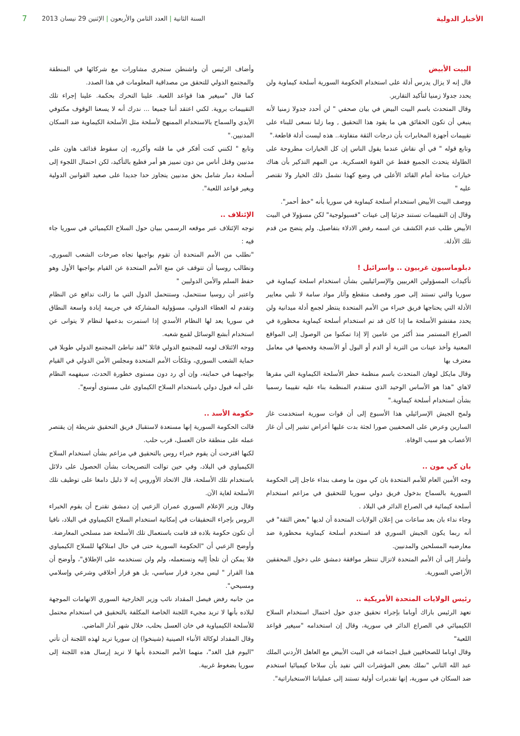الأخبار الدولية
السنة الثانية | العدد الثامن والأربعون | الإثنين 29 نيسان 2013
7
البيت الأبيض
قال إنه لا يزال يدرس أدلة على استخدام الحكومة السورية أسلحة كيماوية ولن يحدد جدولا زمنيا لتأكيد التقارير.
وقال المتحدث باسم البيت البيض في بيان صحفي " لن أحدد جدولا زمنيا لأنه ينبغي أن تكون الحقائق هي ما يقود هذا التحقيق , وما زلنا نسعى للبناء على تقييمات أجهزة المخابرات بأن درجات الثقة متفاوتة.. هذه ليست أدلة قاطعة."
وتابع قوله " في أي نقاش عندما يقول الناس إن كل الخيارات مطروحة على الطاولة يتحدث الجميع فقط عن القوة العسكرية. من المهم التذكير بأن هناك خيارات متاحة أمام القائد الأعلى في وضع كهذا تشمل ذلك الخيار ولا تقتصر عليه "
ووصف البيت الأبيض استخدام أسلحة كيماوية في سوريا بأنه "خط أحمر".
وقال إن التقييمات تستند جزئيا إلى عينات "فسيولوجية" لكن مسؤولا في البيت الأبيض طلب عدم الكشف عن اسمه رفض الادلاء بتفاصيل. ولم يتضح من قدم تلك الأدلة.
دبلوماسيون غربيون .. واسرائيل !
تأكيدات المسؤولين الغربيين والإسرائيليين بشأن استخدام اسلحة كيماوية في سوريا والتي تستند إلى صور وقصف متقطع وآثار مواد سامة لا تلبي معايير الأدلة التي يحتاجها فريق خبراء من الأمم المتحدة ينتظر لجمع أدلة ميدانية ولن يحدد مفتشو الأسلحة ما إذا كان قد تم استخدام أسلحة كيماوية محظورة في الصراع المستمر منذ أكثر من عامين إلا إذا تمكنوا من الوصول إلى المواقع المعنية وأخذ عينات من التربة أو الدم أو البول أو الأنسجة وفحصها في معامل معترف بها
وقال مايكل لوهان المتحدث باسم منظمة حظر الأسلحة الكيماوية التي مقرها لاهاي "هذا هو الأساس الوحيد الذي ستقدم المنظمة بناء عليه تقييما رسميا بشأن استخدام أسلحة كيماوية."
ولمح الجيش الإسرائيلي هذا الأسبوع إلى أن قوات سورية استخدمت غاز السارين وعرض على الصحفيين صورا لجثة بدت عليها أعراض تشير إلى أن غاز الأعصاب هو سبب الوفاة.
بان كي مون ..
وجه الأمين العام للأمم المتحدة بان كي مون ما وصف بنداء عاجل إلى الحكومة السورية بالسماح بدخول فريق دولي سوريا للتحقيق في مزاعم استخدام أسلحة كيمائية في الصراع الدائر في البلاد .
وجاء نداء بان بعد ساعات من إعلان الولايات المتحدة أن لديها "بعض الثقة" في أنه ربما يكون الجيش السوري قد استخدم أسلحة كيماوية محظورة ضد معارضيه المسلحين والمدنيين.
وأشار إلى أن الأمم المتحدة لاتزال تنتظر موافقة دمشق على دخول المحققين الأراضي السورية.
رئيس الولايات المتحدة الأمريكية ..
تعهد الرئيس باراك أوباما بإجراء تحقيق جدي حول احتمال استخدام السلاح الكيميائي في الصراع الدائر في سورية، وقال إن استخدامه "سيغير قواعد اللعبة"
وقال اوباما للصحافيين قبيل اجتماعه في البيت الأبيض مع العاهل الأردني الملك عبد الله الثاني "نملك بعض المؤشرات التي تفيد بأن سلاحا كيميائيا استخدم ضد السكان في سورية، إنها تقديرات أولية تستند إلى عملياتنا الاستخباراتية".
وأضاف الرئيس أن واشنطن ستجري مشاورات مع شركائها في المنطقة والمجتمع الدولي للتحقق من مصداقية المعلومات في هذا الصدد.
كما قال "سيغير هذا قواعد اللعبة. علينا التحرك بحكمة. علينا إجراء تلك التقييمات بروية. لكني اعتقد أننا جميعا ... ندرك أنه لا يسعنا الوقوف مكتوفي الأيدي والسماح بالاستخدام الممنهج لأسلحة مثل الأسلحة الكيماوية ضد السكان المدنيين."
وتابع " لكنني كنت أفكر في ما قلته وأكرره، إن سقوط قذائف هاون على مدنيين وقتل أناس من دون تمييز هو أمر فظيع بالتأكيد، لكن احتمال اللجوء إلى أسلحة دمار شامل بحق مدنيين يتجاوز حدا جديدا على صعيد القوانين الدولية ويغير قواعد اللعبة".
الإئتلاف ..
توجه الإئتلاف عبر موقعه الرسمي ببيان حول السلاح الكيميائي في سوريا جاء فيه :
"نطلب من الأمم المتحدة أن تقوم بواجبها تجاه صرخات الشعب السوري، ونطالب روسيا أن تتوقف عن منع الأمم المتحدة عن القيام بواجبها الأول وهو حفظ السلم والأمن الدوليين "
واعتبر أن روسيا ستتحمل، وستتحمل الدول التي ما زالت تدافع عن النظام وتقدم له الغطاء الدولي، مسؤولية المشاركة في جريمة إبادة واسعة النطاق في سوريا يعد لها النظام الأسدي إذا استمرت بدعمها لنظام لا يتوانى عن استخدام أبشع الوسائل لقمع شعبه.
ووجه الائتلاف لومه للمجتمع الدولي قائلا "لقد تباطئ المجتمع الدولي طويلا في حماية الشعب السوري، وتلكأت الأمم المتحدة ومجلس الأمن الدولي في القيام بواجبهما في حمايته، وإن أي رد دون مستوى خطورة الحدث، سيفهمه النظام على أنه قبول دولي باستخدام السلاح الكيماوي على مستوى أوسع".
حكومة الأسد ..
قالت الحكومة السورية إنها مستعدة لاستقبال فريق التحقيق شريطة إن يقتصر عمله على منطقة خان العسل، قرب حلب.
لكنها اقترحت أن يقوم خبراء روس بالتحقيق في مزاعم بشأن استخدام السلاح الكيمياوي في البلاد، وفي حين توالت التصريحات بشأن الحصول على دلائل باستخدام تلك الأسلحة، قال الاتحاد الأوروبي إنه لا دليل دامغا على توظيف تلك الأسلحة لغاية الآن.
وقال وزير الإعلام السوري عمران الزعبي إن دمشق تقترح أن يقوم الخبراء الروس بإجراء التحقيقات في إمكانية استخدام السلاح الكيمياوي في البلاد، نافيا أن تكون حكومة بلاده قد قامت باستعمال تلك الأسلحة ضد مسلحي المعارضة.
وأوضح الزعبي أن "الحكومة السورية حتى في حال امتلاكها للسلاح الكيمياوي فلا يمكن أن تلجأ إليه وتستعمله، ولم ولن تستخدمه على الإطلاق"، وأوضح أن هذا القرار " ليس مجرد قرار سياسي، بل هو قرار أخلاقي وشرعي وإسلامي ومسيحي".
من جانبه رفض فيصل المقداد نائب وزير الخارجية السوري الاتهامات الموجهة لبلاده بأنها لا تريد مجيء اللجنة الخاصة المكلفة بالتحقيق في استخدام محتمل للأسلحة الكيمياوية في خان العسل بحلب، خلال شهر آذار الماضي.
وقال المقداد لوكالة الأنباء الصينية (شينخوا) إن سوريا تريد لهذه اللجنة أن تأتي "اليوم قبل الغد"، متهما الأمم المتحدة بأنها لا تريد إرسال هذه اللجنة إلى سوريا بضغوط غربية.